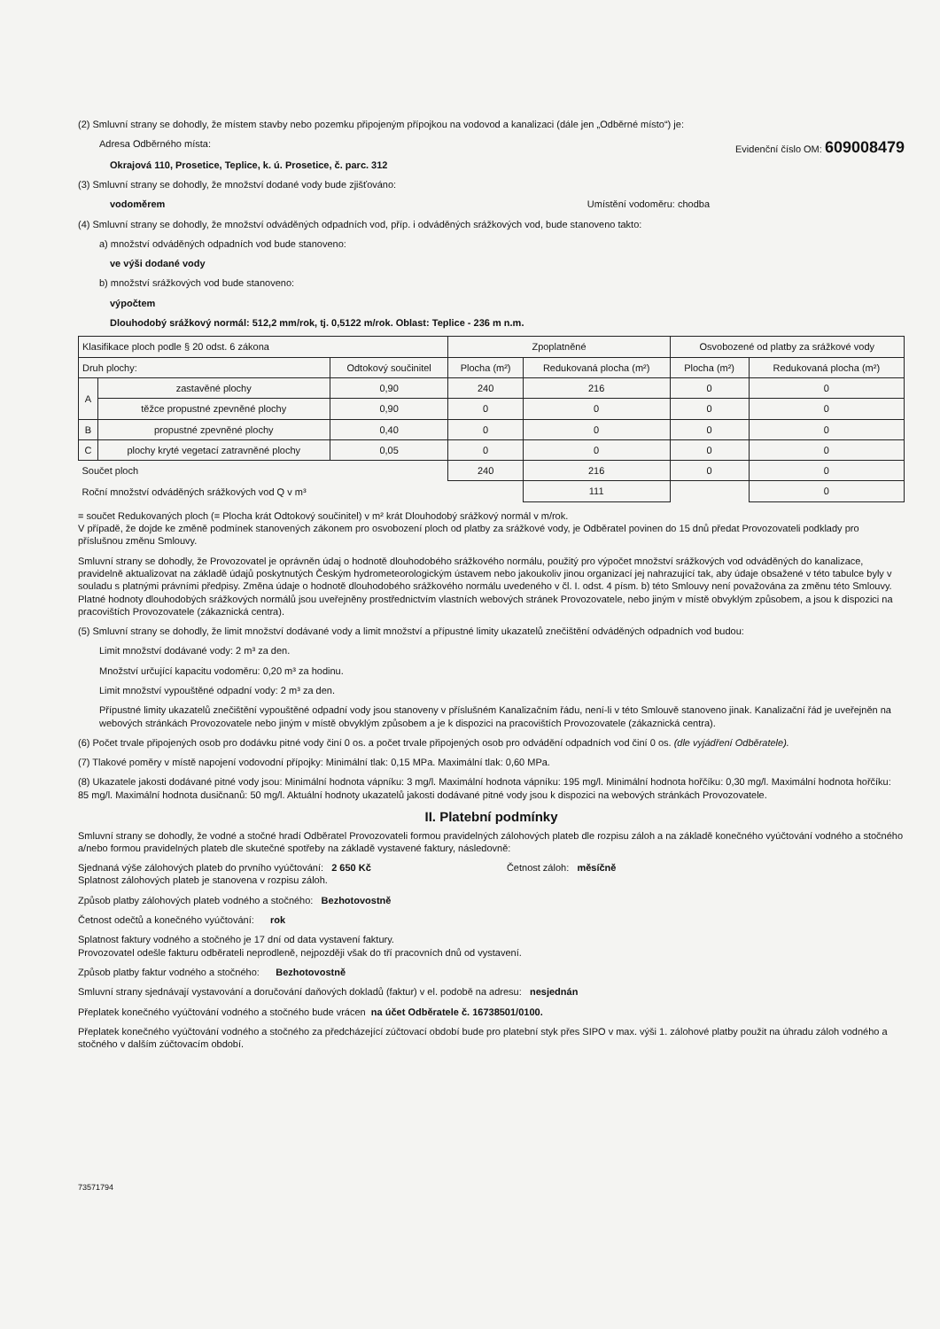(2) Smluvní strany se dohodly, že místem stavby nebo pozemku připojeným přípojkou na vodovod a kanalizaci (dále jen „Odběrné místo“) je:
Adresa Odběrného místa: Evidenční číslo OM: 609008479
Okrajová 110, Prosetice, Teplice, k. ú. Prosetice, č. parc. 312
(3) Smluvní strany se dohodly, že množství dodané vody bude zjišťováno:
vodoměrem Umístění vodoměru: chodba
(4) Smluvní strany se dohodly, že množství odváděných odpadních vod, příp. i odváděných srážkových vod, bude stanoveno takto:
a) množství odváděných odpadních vod bude stanoveno:
ve výši dodané vody
b) množství srážkových vod bude stanoveno:
výpočtem
Dlouhodobý srážkový normál: 512,2 mm/rok, tj. 0,5122 m/rok. Oblast: Teplice - 236 m n.m.
| Klasifikace ploch podle § 20 odst. 6 zákona | | | Zpoplatněné | | Osvobozené od platby za srážkové vody | |
| --- | --- | --- | --- | --- | --- | --- |
| Druh plochy: | | Odtokový součinitel | Plocha (m²) | Redukovaná plocha (m²) | Plocha (m²) | Redukovaná plocha (m²) |
| A | zastavěné plochy | 0,90 | 240 | 216 | 0 | 0 |
| | těžce propustné zpevněné plochy | 0,90 | 0 | 0 | 0 | 0 |
| B | propustné zpevněné plochy | 0,40 | 0 | 0 | 0 | 0 |
| C | plochy kryté vegetací zatravněné plochy | 0,05 | 0 | 0 | 0 | 0 |
| Součet ploch | | | 240 | 216 | 0 | 0 |
| Roční množství odváděných srážkových vod Q v m³ | | | | 111 | | 0 |
= součet Redukovaných ploch (= Plocha krát Odtokový součinitel) v m² krát Dlouhodobý srážkový normál v m/rok.
V případě, že dojde ke změně podmínek stanovených zákonem pro osvobození ploch od platby za srážkové vody, je Odběratel povinen do 15 dnů předat Provozovateli podklady pro příslušnou změnu Smlouvy.
Smluvní strany se dohodly, že Provozovatel je oprávněn údaj o hodnotě dlouhodobého srážkového normálu, použitý pro výpočet množství srážkových vod odváděných do kanalizace, pravidelně aktualizovat na základě údajů poskytnutých Českým hydrometeorologickým ústavem nebo jakoukoliv jinou organizací jej nahrazující tak, aby údaje obsažené v této tabulce byly v souladu s platnými právními předpisy. Změna údaje o hodnotě dlouhodobého srážkového normálu uvedeného v čl. I. odst. 4 písm. b) této Smlouvy není považována za změnu této Smlouvy. Platné hodnoty dlouhodobých srážkových normálů jsou uveřejněny prostřednictvím vlastních webových stránek Provozovatele, nebo jiným v místě obvyklým způsobem, a jsou k dispozici na pracovištích Provozovatele (zákaznická centra).
(5) Smluvní strany se dohodly, že limit množství dodávané vody a limit množství a přípustné limity ukazatelů znečištění odváděných odpadních vod budou:
Limit množství dodávané vody: 2 m³ za den.
Množství určující kapacitu vodoměru: 0,20 m³ za hodinu.
Limit množství vypouštěné odpadní vody: 2 m³ za den.
Přípustné limity ukazatelů znečištění vypouštěné odpadní vody jsou stanoveny v příslušném Kanalizačním řádu, není-li v této Smlouvě stanoveno jinak. Kanalizační řád je uveřejněn na webových stránkách Provozovatele nebo jiným v místě obvyklým způsobem a je k dispozici na pracovištích Provozovatele (zákaznická centra).
(6) Počet trvale připojených osob pro dodávku pitné vody činí 0 os. a počet trvale připojených osob pro odvádění odpadních vod činí 0 os. (dle vyjádření Odběratele).
(7) Tlakové poměry v místě napojení vodovodní přípojky: Minimální tlak: 0,15 MPa. Maximální tlak: 0,60 MPa.
(8) Ukazatele jakosti dodávané pitné vody jsou: Minimální hodnota vápníku: 3 mg/l. Maximální hodnota vápníku: 195 mg/l. Minimální hodnota hořčíku: 0,30 mg/l. Maximální hodnota hořčíku: 85 mg/l. Maximální hodnota dusičnanů: 50 mg/l. Aktuální hodnoty ukazatelů jakosti dodávané pitné vody jsou k dispozici na webových stránkách Provozovatele.
II. Platební podmínky
Smluvní strany se dohodly, že vodné a stočné hradí Odběratel Provozovateli formou pravidelných zálohových plateb dle rozpisu záloh a na základě konečného vyúčtování vodného a stočného a/nebo formou pravidelných plateb dle skutečné spotřeby na základě vystavené faktury, následovně:
Sjednaná výše zálohových plateb do prvního vyúčtování: 2 650 Kč Četnost záloh: měsíčně
Splatnost zálohových plateb je stanovena v rozpisu záloh.
Způsob platby zálohových plateb vodného a stočného: Bezhotovostně
Četnost odečtů a konečného vyúčtování: rok
Splatnost faktury vodného a stočného je 17 dní od data vystavení faktury.
Provozovatel odešle fakturu odběrateli neprodleně, nejpozději však do tří pracovních dnů od vystavení.
Způsob platby faktur vodného a stočného: Bezhotovostně
Smluvní strany sjednávají vystavování a doručování daňových dokladů (faktur) v el. podobě na adresu: nesjednán
Přeplatek konečného vyúčtování vodného a stočného bude vrácen na účet Odběratele č. 16738501/0100.
Přeplatek konečného vyúčtování vodného a stočného za předcházející zúčtovací období bude pro platební styk přes SIPO v max. výši 1. zálohové platby použit na úhradu záloh vodného a stočného v dalším zúčtovacím období.
73571794